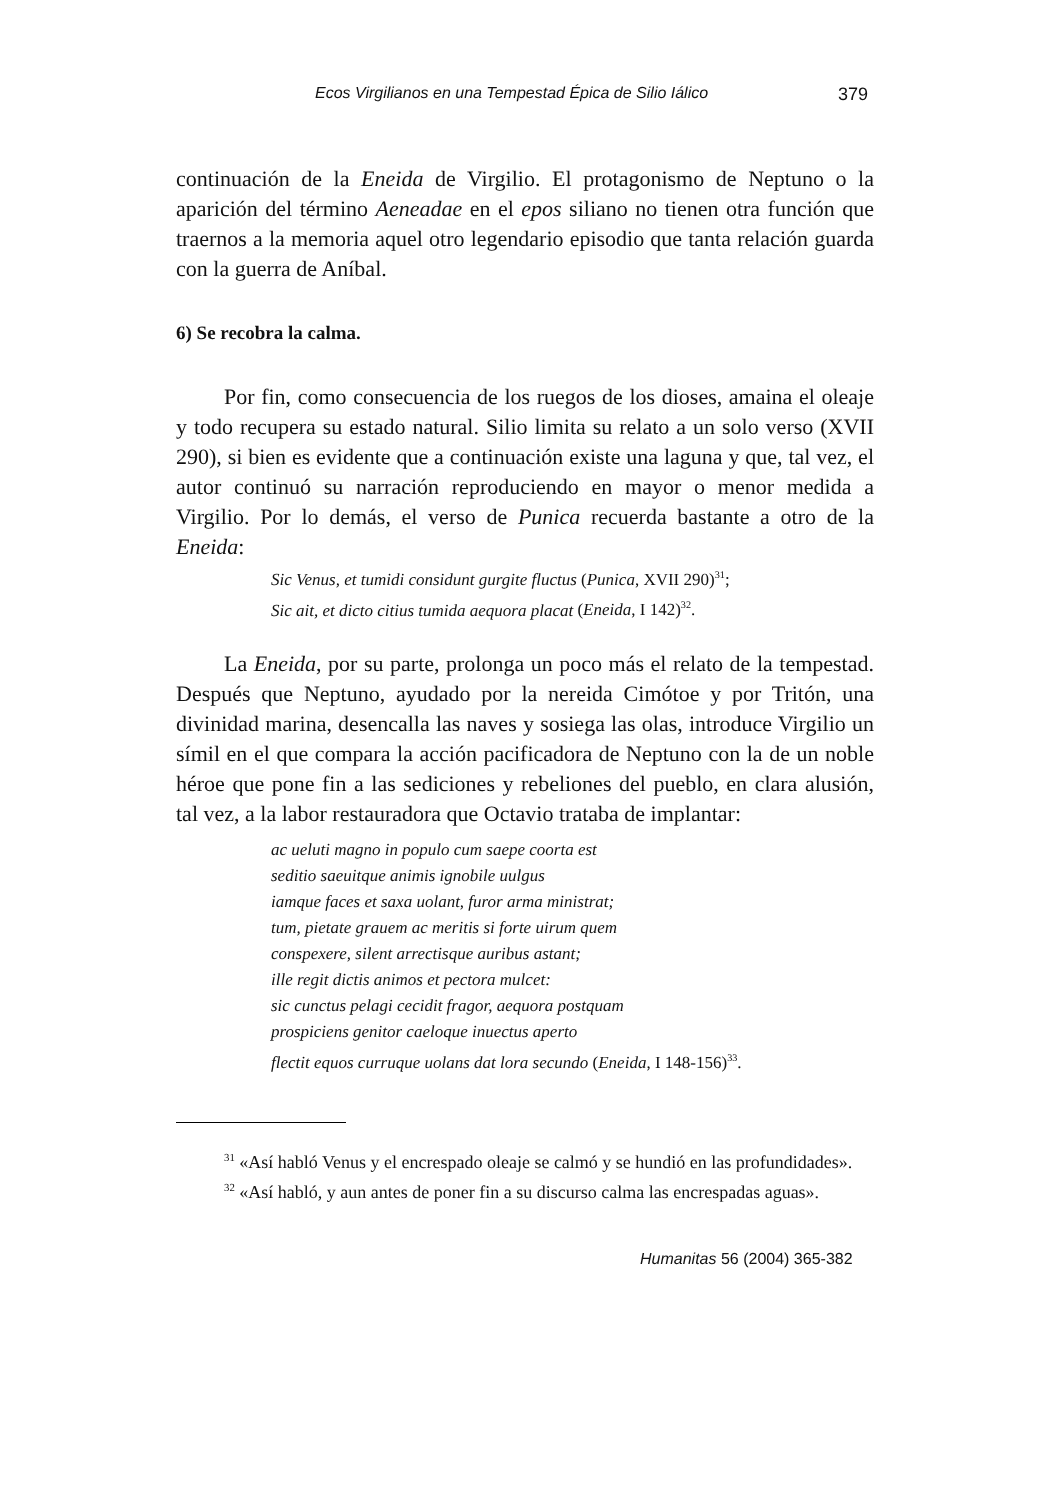Ecos Virgilianos en una Tempestad Épica de Silio Iálico 379
continuación de la Eneida de Virgilio. El protagonismo de Neptuno o la aparición del término Aeneadae en el epos siliano no tienen otra función que traernos a la memoria aquel otro legendario episodio que tanta relación guarda con la guerra de Aníbal.
6) Se recobra la calma.
Por fin, como consecuencia de los ruegos de los dioses, amaina el oleaje y todo recupera su estado natural. Silio limita su relato a un solo verso (XVII 290), si bien es evidente que a continuación existe una laguna y que, tal vez, el autor continuó su narración reproduciendo en mayor o menor medida a Virgilio. Por lo demás, el verso de Punica recuerda bastante a otro de la Eneida:
Sic Venus, et tumidi considunt gurgite fluctus (Punica, XVII 290)<sup>31</sup>;
Sic ait, et dicto citius tumida aequora placat (Eneida, I 142)<sup>32</sup>.
La Eneida, por su parte, prolonga un poco más el relato de la tempestad. Después que Neptuno, ayudado por la nereida Cimótoe y por Tritón, una divinidad marina, desencalla las naves y sosiega las olas, introduce Virgilio un símil en el que compara la acción pacificadora de Neptuno con la de un noble héroe que pone fin a las sediciones y rebeliones del pueblo, en clara alusión, tal vez, a la labor restauradora que Octavio trataba de implantar:
ac ueluti magno in populo cum saepe coorta est
seditio saeuitque animis ignobile uulgus
iamque faces et saxa uolant, furor arma ministrat;
tum, pietate grauem ac meritis si forte uirum quem
conspexere, silent arrectisque auribus astant;
ille regit dictis animos et pectora mulcet:
sic cunctus pelagi cecidit fragor, aequora postquam
prospiciens genitor caeloque inuectus aperto
flectit equos curruque uolans dat lora secundo (Eneida, I 148-156)<sup>33</sup>.
<sup>31</sup> «Así habló Venus y el encrespado oleaje se calmó y se hundió en las profundidades».
<sup>32</sup> «Así habló, y aun antes de poner fin a su discurso calma las encrespadas aguas».
Humanitas 56 (2004) 365-382